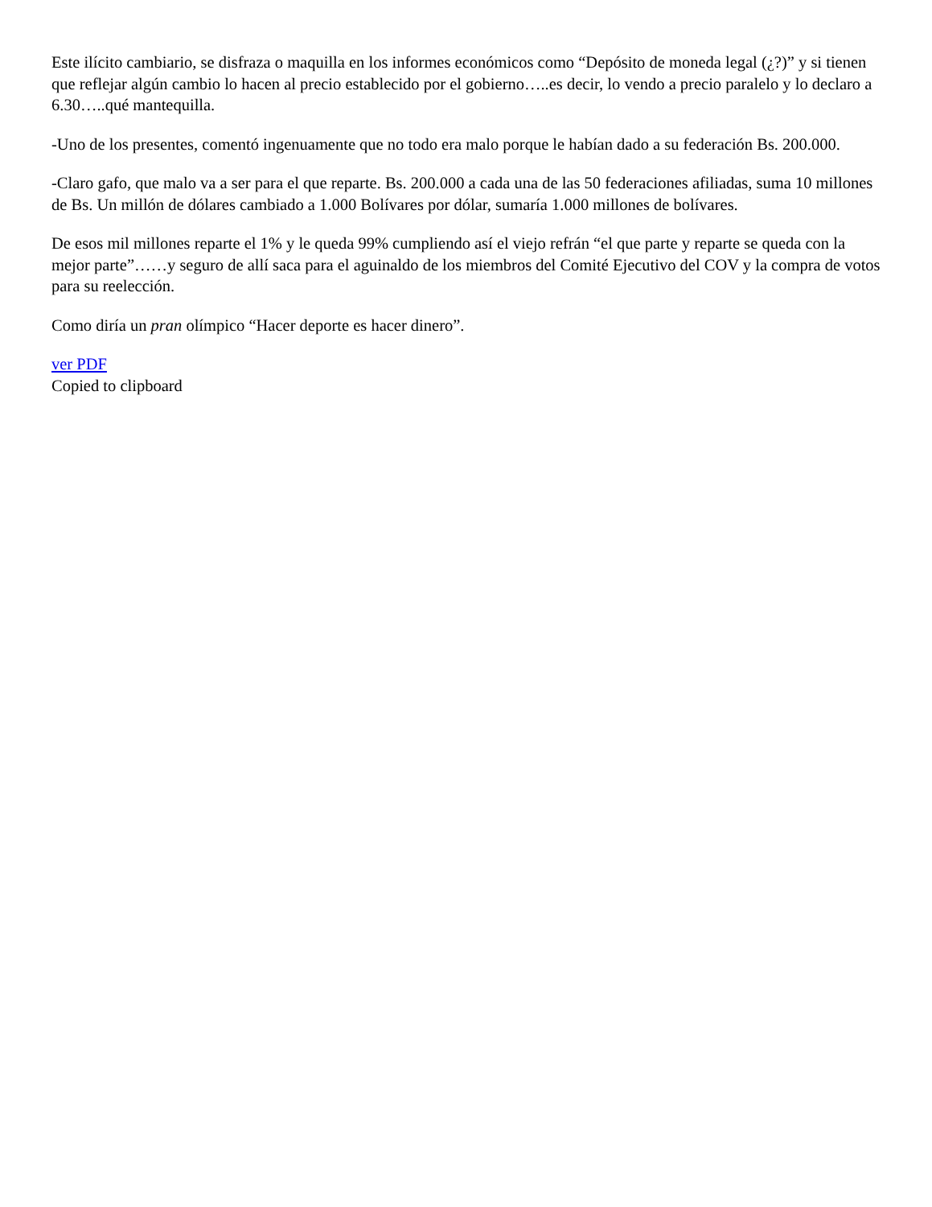Este ilícito cambiario, se disfraza o maquilla en los informes económicos como “Depósito de moneda legal (¿?)” y si tienen que reflejar algún cambio lo hacen al precio establecido por el gobierno…..es decir, lo vendo a precio paralelo y lo declaro a 6.30…..qué mantequilla.
-Uno de los presentes, comentó ingenuamente que no todo era malo porque le habían dado a su federación Bs. 200.000.
-Claro gafo, que malo va a ser para el que reparte. Bs. 200.000 a cada una de las 50 federaciones afiliadas, suma 10 millones de Bs. Un millón de dólares cambiado a 1.000 Bolívares por dólar, sumaría 1.000 millones de bolívares.
De esos mil millones reparte el 1% y le queda 99% cumpliendo así el viejo refrán “el que parte y reparte se queda con la mejor parte”……y seguro de allí saca para el aguinaldo de los miembros del Comité Ejecutivo del COV y la compra de votos para su reelección.
Como diría un pran olímpico “Hacer deporte es hacer dinero”.
ver PDF
Copied to clipboard